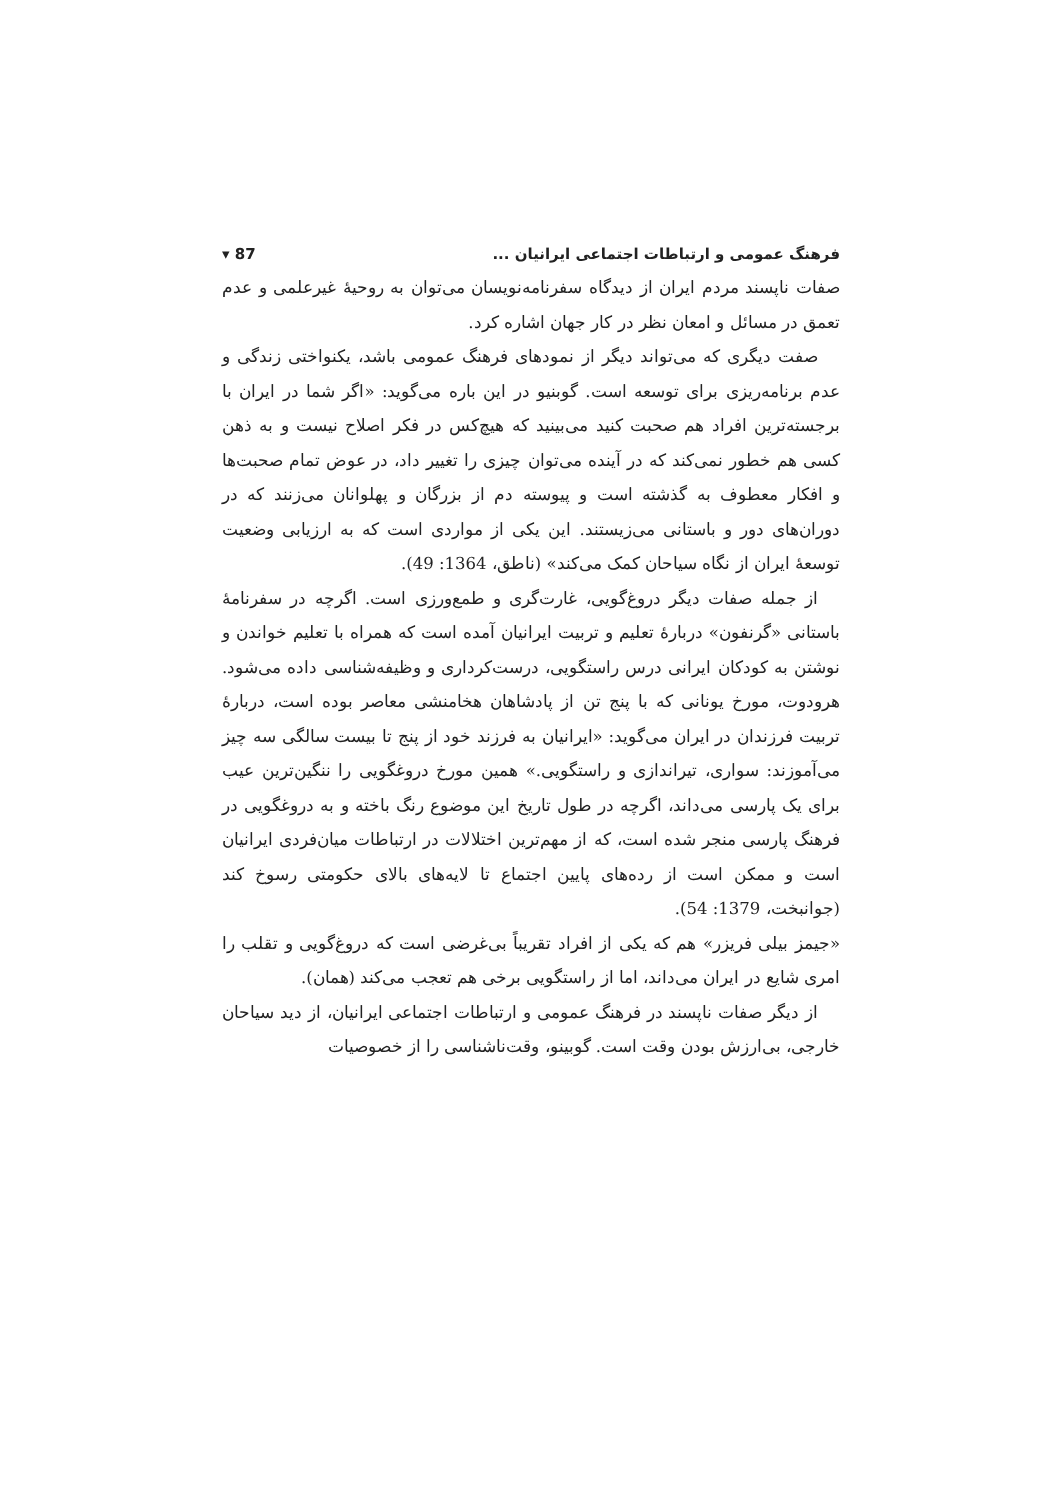فرهنگ عمومی و ارتباطات اجتماعی ایرانیان ... 87 ▾
صفات ناپسند مردم ایران از دیدگاه سفرنامه‌نویسان می‌توان به روحیهٔ غیرعلمی و عدم تعمق در مسائل و امعان نظر در کار جهان اشاره کرد.
صفت دیگری که می‌تواند دیگر از نمودهای فرهنگ عمومی باشد، یکنواختی زندگی و عدم برنامه‌ریزی برای توسعه است. گوبنیو در این باره می‌گوید: «اگر شما در ایران با برجسته‌ترین افراد هم صحبت کنید می‌بینید که هیچ‌کس در فکر اصلاح نیست و به ذهن کسی هم خطور نمی‌کند که در آینده می‌توان چیزی را تغییر داد، در عوض تمام صحبت‌ها و افکار معطوف به گذشته است و پیوسته دم از بزرگان و پهلوانان می‌زنند که در دوران‌های دور و باستانی می‌زیستند. این یکی از مواردی است که به ارزیابی وضعیت توسعهٔ ایران از نگاه سیاحان کمک می‌کند» (ناطق، 1364: 49).
از جمله صفات دیگر دروغ‌گویی، غارت‌گری و طمع‌ورزی است. اگرچه در سفرنامهٔ باستانی «گرنفون» دربارهٔ تعلیم و تربیت ایرانیان آمده است که همراه با تعلیم خواندن و نوشتن به کودکان ایرانی درس راستگویی، درست‌کرداری و وظیفه‌شناسی داده می‌شود. هرودوت، مورخ یونانی که با پنج تن از پادشاهان هخامنشی معاصر بوده است، دربارهٔ تربیت فرزندان در ایران می‌گوید: «ایرانیان به فرزند خود از پنج تا بیست سالگی سه چیز می‌آموزند: سواری، تیراندازی و راستگویی.» همین مورخ دروغگویی را ننگین‌ترین عیب برای یک پارسی می‌داند، اگرچه در طول تاریخ این موضوع رنگ باخته و به دروغگویی در فرهنگ پارسی منجر شده است، که از مهم‌ترین اختلالات در ارتباطات میان‌فردی ایرانیان است و ممکن است از رده‌های پایین اجتماع تا لایه‌های بالای حکومتی رسوخ کند (جوانبخت، 1379: 54).
«جیمز بیلی فریزر» هم که یکی از افراد تقریباً بی‌غرضی است که دروغ‌گویی و تقلب را امری شایع در ایران می‌داند، اما از راستگویی برخی هم تعجب می‌کند (همان).
از دیگر صفات ناپسند در فرهنگ عمومی و ارتباطات اجتماعی ایرانیان، از دید سیاحان خارجی، بی‌ارزش بودن وقت است. گوبینو، وقت‌ناشناسی را از خصوصیات